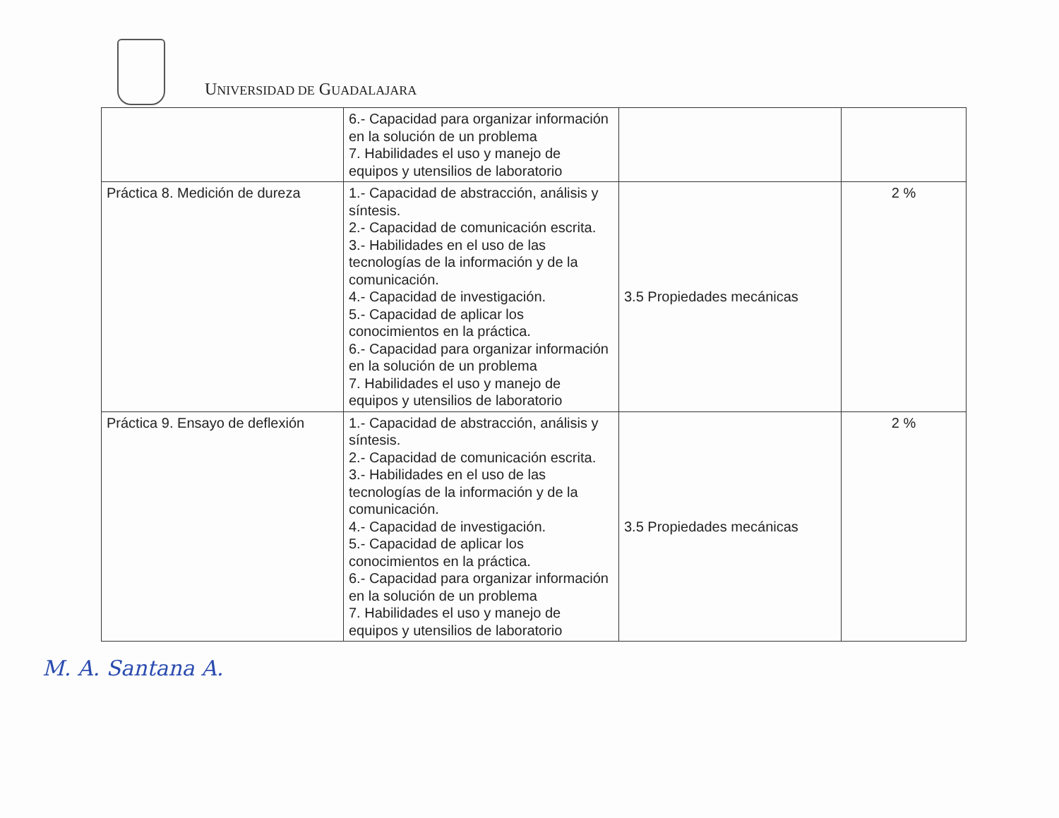UNIVERSIDAD DE GUADALAJARA
| | 6.- Capacidad para organizar información en la solución de un problema 7. Habilidades el uso y manejo de equipos y utensilios de laboratorio | | |
| Práctica 8. Medición de dureza | 1.- Capacidad de abstracción, análisis y síntesis. 2.- Capacidad de comunicación escrita. 3.- Habilidades en el uso de las tecnologías de la información y de la comunicación. 4.- Capacidad de investigación. 5.- Capacidad de aplicar los conocimientos en la práctica. 6.- Capacidad para organizar información en la solución de un problema 7. Habilidades el uso y manejo de equipos y utensilios de laboratorio | 3.5 Propiedades mecánicas | 2 % |
| Práctica 9. Ensayo de deflexión | 1.- Capacidad de abstracción, análisis y síntesis. 2.- Capacidad de comunicación escrita. 3.- Habilidades en el uso de las tecnologías de la información y de la comunicación. 4.- Capacidad de investigación. 5.- Capacidad de aplicar los conocimientos en la práctica. 6.- Capacidad para organizar información en la solución de un problema 7. Habilidades el uso y manejo de equipos y utensilios de laboratorio | 3.5 Propiedades mecánicas | 2 % |
M. A. Santana A.